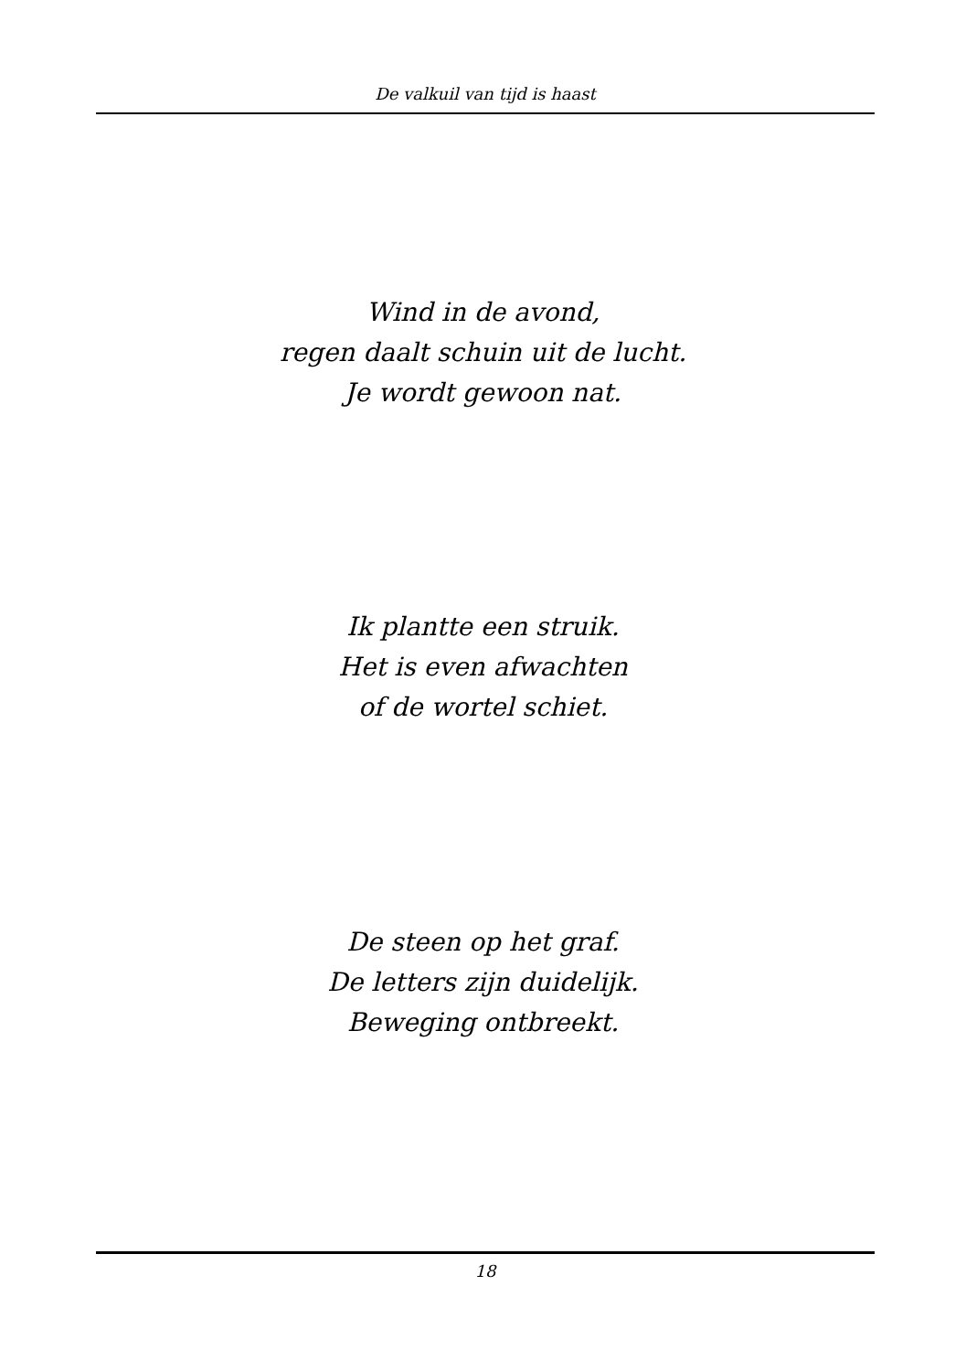De valkuil van tijd is haast
Wind in de avond,
regen daalt schuin uit de lucht.
Je wordt gewoon nat.
Ik plantte een struik.
Het is even afwachten
of de wortel schiet.
De steen op het graf.
De letters zijn duidelijk.
Beweging ontbreekt.
18